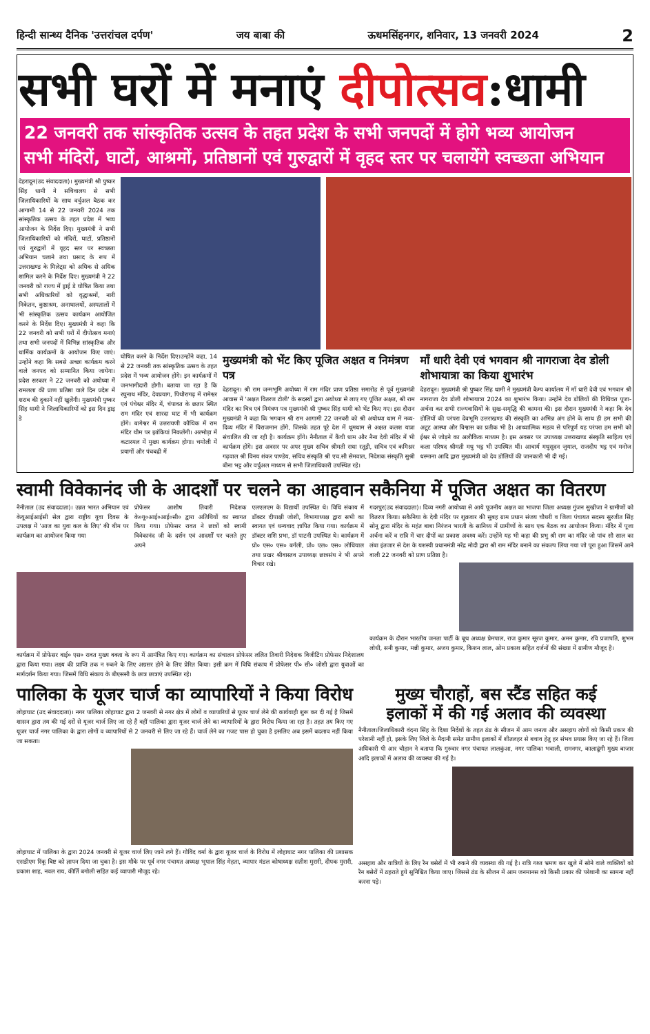हिन्दी सान्ध्य दैनिक 'उत्तरांचल दर्पण' जय बाबा की ऊधमसिंहनगर, शनिवार, 13 जनवरी 2024 2
सभी घरों में मनाएं दीपोत्सव:धामी
22 जनवरी तक सांस्कृतिक उत्सव के तहत प्रदेश के सभी जनपदों में होगे भव्य आयोजन
सभी मंदिरों, घाटों, आश्रमों, प्रतिष्ठानों एवं गुरुद्वारों में वृहद स्तर पर चलायेंगे स्वच्छता अभियान
देहरादून(उद संवाददाता)। मुख्यमंत्री श्री पुष्कर सिंह धामी ने सचिवालय से सभी जिलाधिकारियों के साथ वर्चुअल बैठक कर आगामी 14 से 22 जनवरी 2024 तक सांस्कृतिक उत्सव के तहत प्रदेश में भव्य आयोजन के निर्देश दिए। मुख्यमंत्री ने सभी जिलाधिकारियों को मंदिरों, घाटों, प्रतिष्ठानों एवं गुरुद्वारों में वृहद स्तर पर स्वच्छता अभियान चलाने तथा प्रसाद के रूप में उत्तराखण्ड के मिलेट्स को अधिक से अधिक शामिल करने के निर्देश दिए। मुख्यमंत्री ने 22 जनवरी को राज्य में ड्राई डे घोषित किया तथा सभी अधिकारियों को वृद्धाश्रमों, नारी निकेतन, कुष्ठाश्रम, अनाथालयों, अस्पतालों में भी सांस्कृतिक उत्सव कार्यक्रम आयोजित करने के निर्देश दिए। मुख्यमंत्री ने कहा कि 22 जनवरी को सभी घरों में दीपोत्सव मनाएं तथा सभी जनपदों में विभिन्न सांस्कृतिक और धार्मिक कार्यक्रमों के आयोजन किए जाएं। उन्होंने कहा कि सबसे अच्छा कार्यक्रम करने वाले जनपद को सम्मानित किया जायेगा। प्रदेश सरकार ने 22 जनवरी को अयोध्या में रामलला की प्राण प्रतिष्ठा वाले दिन प्रदेश में शराब की दुकानें नहीं खुलेंगी। मुख्यमंत्री पुष्कर सिंह धामी ने जिलाधिकारियों को इस दिन ड्राइ डे
घोषित करने के निर्देश दिए।उन्होंने कहा, 14 से 22 जनवरी तक सांस्कृतिक उत्सव के तहत प्रदेश में भव्य आयोजन होंगे। इन कार्यक्रमों में जनभागीदारी होगी। बताया जा रहा है कि रघुनाथ मंदिर, देवप्रयाग, पिथौरागढ़ में रामेश्वर एवं पंचेश्वर मंदिर में, चंपावत के छतार स्थित राम मंदिर एवं शारदा घाट में भी कार्यक्रम होंगे। बागेश्वर में उत्तरायणी कौथिक में राम मंदिर थीम पर झांकियां निकलेंगी। अल्मोड़ा में कटारमल में मुख्य कार्यक्रम होगा। चमोली में प्रयागों और पंचबद्री में
मुख्यमंत्री को भेंट किए पूजित अक्षत व निमंत्रण पत्र
देहरादून। श्री राम जन्मभूमि अयोध्या में राम मंदिर प्राण प्रतिष्ठा समारोह से पूर्व मुख्यमंत्री आवास में 'अक्षत वितरण टोली' के सदस्यों द्वारा अयोध्या से लाए गए पूजित अक्षत, श्री राम मंदिर का चित्र एवं निमंत्रण पत्र मुख्यमंत्री श्री पुष्कर सिंह धामी को भेंट किए गए। इस दौरान मुख्यमंत्री ने कहा कि भगवान श्री राम आगामी 22 जनवरी को श्री अयोध्या धाम में नव्य-दिव्य मंदिर में विराजमान होंगे, जिसके तहत पूरे देश में धूमधाम से अक्षत कलश यात्रा संचालित की जा रही है। कार्यक्रम होंगे। नैनीताल में कैंची धाम और नैना देवी मंदिर में भी कार्यक्रम होंगे। इस अवसर पर अपर मुख्य सचिव श्रीमती राधा रतूड़ी, सचिव एवं कमिश्नर गढ़वाल श्री विनय शंकर पाण्डेय, सचिव संस्कृति श्री एच.सी सेमवाल, निदेशक संस्कृति सुश्री बीना भट्ट और वर्चुअल माध्यम से सभी जिलाधिकारी उपस्थित रहे।
माँ धारी देवी एवं भगवान श्री नागराजा देव डोली शोभायात्रा का किया शुभारंभ
देहरादून। मुख्यमंत्री श्री पुष्कर सिंह धामी ने मुख्यमंत्री कैम्प कार्यालय में माँ धारी देवी एवं भगवान श्री नागराजा देव डोली शोभायात्रा 2024 का शुभारंभ किया। उन्होंने देव डोलियों की विधिवत पूजा-अर्चना कर सभी राज्यवासियों के सुख-समृद्धि की कामना की। इस दौरान मुख्यमंत्री ने कहा कि देव डोलियों की परंपरा देवभूमि उत्तराखण्ड की संस्कृति का अभिन्न अंग होने के साथ ही हम सभी की अटूट आस्था और विश्वास का प्रतीक भी है। आध्यात्मिक महत्व से परिपूर्ण यह परंपरा हम सभी को ईश्वर से जोड़ने का अलौकिक माध्यम है। इस अवसर पर उपाध्यक्ष उत्तराखण्ड संस्कृति साहित्य एवं कला परिषद श्रीमती मधु भट्ट भी उपस्थित थीं। आचार्य मधुसूदन जुयाल, राजदीप भट्ट एवं मनोज धस्माना आदि द्वारा मुख्यमंत्री को देव डोलियों की जानकारी भी दी गई।
स्वामी विवेकानंद जी के आदर्शों पर चलने का आहवान
नैनीताल (उद संवाददाता)। उन्नत भारत अभियान एवं केयूआईआईसी सेल द्वारा राष्ट्रीय युवा दिवस के उपलक्ष में 'आज का युवा कल के लिए' की थीम पर कार्यक्रम का आयोजन किया गया
प्रोफेसर आशीष तिवारी निदेशक के०यू०आई०आई०सी० द्वारा अतिथियों का स्वागत किया गया। प्रोफेसर रावत ने छात्रों को स्वामी विवेकानंद जी के दर्शन एवं आदर्शों पर चलते हुए अपने
एलएलएम के विद्यार्थी उपस्थित थे। विधि संकाय में डॉक्टर दीपाक्षी जोशी, विभागाध्यक्ष द्वारा सभी का स्वागत एवं धन्यवाद ज्ञापित किया गया। कार्यक्रम में डॉक्टर शशि प्रभा, डॉ पाटनी उपस्थित थे। कार्यक्रम में प्रो० एस० एस० बर्गली, प्रो० एल० एस० लोधियाल तथा प्रखर श्रीवास्तव उपाध्यक्ष छात्रसंघ ने भी अपने विचार रखे।
कार्यक्रम में प्रोफेसर वाई० एस० रावत मुख्य वक्ता के रूप में आमंत्रित किए गए। कार्यक्रम का संचालन प्रोफेसर ललित तिवारी निदेशक विजीटिंग प्रोफेसर निदेशालय द्वारा किया गया। लक्ष्य की प्राप्ति तक न रुकने के लिए अग्रसर होने के लिए प्रेरित किया। इसी क्रम में विधि संकाय में प्रोफेसर पी० सी० जोशी द्वारा युवाओं का मार्गदर्शन किया गया। जिसमें विधि संकाय के बीएससी के छात्र छात्राएं उपस्थित रहे।
सकैनिया में पूजित अक्षत का वितरण
गदरपुर(उद संवाददाता)। दिव्य नगरी आयोध्या से आये पूजनीय अक्षत का भाजपा जिला अध्यक्ष गुंजन सुखीजा ने ग्रामीणों को वितरण किया। सकैनिया के देवी मंदिर पर शुक्रवार की सुबह ग्राम प्रधान संजय चौधरी व जिला पंचायत सदस्य सुरजीत सिंह सोनू द्वारा मंदिर के महंत बाबा निरंजन भारती के सानिध्य में ग्रामीणों के साथ एक बैठक का आयोजन किया। मंदिर में पूजा अर्चना करें व रात्रि में चार दीपों का प्रकाश अवश्य करें। उन्होंने यह भी कहा की प्रभु श्री राम का मंदिर जो पांच सौ साल का लंबा इंतजार से देश के यशस्वी प्रधानमंत्री नरेंद्र मोदी द्वारा श्री राम मंदिर बनाने का संकल्प लिया गया जो पूरा हुआ जिसमें आने वाली 22 जनवरी को प्राण प्रतिष्ठा है।
कार्यक्रम के दौरान भारतीय जनता पार्टी के बूथ अध्यक्ष प्रेमपाल, राज कुमार सूरज कुमार, अमन कुमार, रवि प्रजापति, शुभम लोधी, सनी कुमार, मन्नी कुमार, अजय कुमार, किशन लाल, ओम प्रकाश सहित दर्जनों की संख्या में ग्रामीण मौजूद है।
पालिका के यूजर चार्ज का व्यापारियों ने किया विरोध
लोहाघाट (उद संवाददाता)। नगर पालिका लोहाघाट द्वारा 2 जनवरी से नगर क्षेत्र में लोगों व व्यापारियों से यूजर चार्ज लेने की कार्यवाही शुरू कर दी गई है जिसमें शासन द्वारा तय की गई दरों से यूजर चार्ज लिए जा रहे हैं वहीं पालिका द्वारा यूजर चार्ज लेने का व्यापारियों के द्वारा विरोध किया जा रहा है। तहत तय किए गए यूजर चार्ज नगर पालिका के द्वारा लोगों व व्यापारियों से 2 जनवरी से लिए जा रहे हैं। चार्ज लेने का गजट पास हो चुका है इसलिए अब इसमें बदलाव नहीं किया जा सकता।
लोहाघाट में पालिका के द्वारा 2024 जनवरी से यूजर चार्ज लिए जाने लगे हैं। गोविंद वर्मा के द्वारा यूजर चार्ज के विरोध में लोहाघाट नगर पालिका की प्रशासक एसडीएम रिंकू बिष्ट को ज्ञापन दिया जा चुका है। इस मौके पर पूर्व नगर पंचायत अध्यक्ष भूपाल सिंह मेहता, व्यापार मंडल कोषाध्यक्ष सतीश मुरारी, दीपक मुरारी, प्रकाश शाह, नवल राय, कीर्ति बगोली सहित कई व्यापारी मौजूद रहे।
मुख्य चौराहों, बस स्टैंड सहित कई
इलाकों में की गई अलाव की व्यवस्था
नैनीताल।जिलाधिकारी वंदना सिंह के दिशा निर्देशों के तहत ठंड के सीजन में आम जनता और असहाय लोगों को किसी प्रकार की परेशानी नहीं हो, इसके लिए जिले के मैदानी समेत ग्रामीण इलाकों में शीतलहर से बचाव हेतु हर संभव प्रयास किए जा रहे हैं। जिला अधिकारी पी आर चौहान ने बताया कि गुरुवार नगर पंचायत लालकुंआ, नगर पालिका भवाली, रामनगर, कालाढूंगी मुख्य बाजार आदि इलाकों में अलाव की व्यवस्था की गई है।
असहाय और यात्रियों के लिए रैन बसेरों में भी रुकने की व्यवस्था की गई है। रात्रि गश्त भ्रमण कर खुले में सोने वाले व्यक्तियों को रैन बसेरों में ठहराते हुये सुनिश्चित किया जाए। जिससे ठंड के सीजन में आम जनमानस को किसी प्रकार की परेशानी का सामना नहीं करना पड़े।